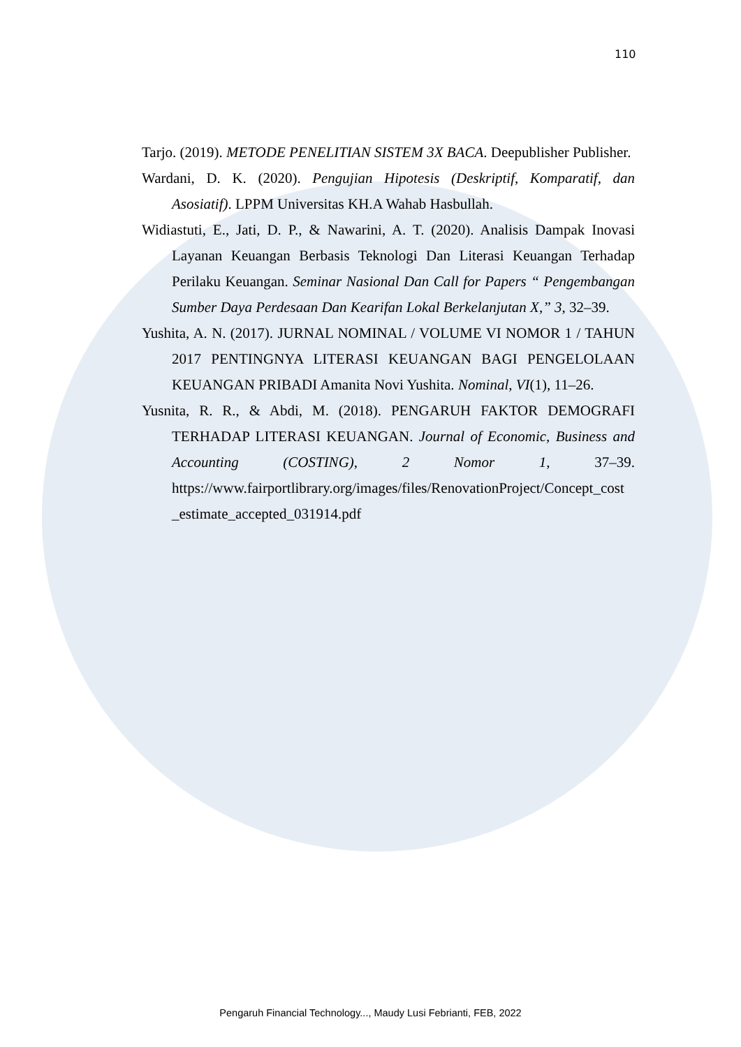110
Tarjo. (2019). METODE PENELITIAN SISTEM 3X BACA. Deepublisher Publisher.
Wardani, D. K. (2020). Pengujian Hipotesis (Deskriptif, Komparatif, dan Asosiatif). LPPM Universitas KH.A Wahab Hasbullah.
Widiastuti, E., Jati, D. P., & Nawarini, A. T. (2020). Analisis Dampak Inovasi Layanan Keuangan Berbasis Teknologi Dan Literasi Keuangan Terhadap Perilaku Keuangan. Seminar Nasional Dan Call for Papers “ Pengembangan Sumber Daya Perdesaan Dan Kearifan Lokal Berkelanjutan X,” 3, 32–39.
Yushita, A. N. (2017). JURNAL NOMINAL / VOLUME VI NOMOR 1 / TAHUN 2017 PENTINGNYA LITERASI KEUANGAN BAGI PENGELOLAAN KEUANGAN PRIBADI Amanita Novi Yushita. Nominal, VI(1), 11–26.
Yusnita, R. R., & Abdi, M. (2018). PENGARUH FAKTOR DEMOGRAFI TERHADAP LITERASI KEUANGAN. Journal of Economic, Business and Accounting (COSTING), 2 Nomor 1, 37–39. https://www.fairportlibrary.org/images/files/RenovationProject/Concept_cost _estimate_accepted_031914.pdf
Pengaruh Financial Technology..., Maudy Lusi Febrianti, FEB, 2022